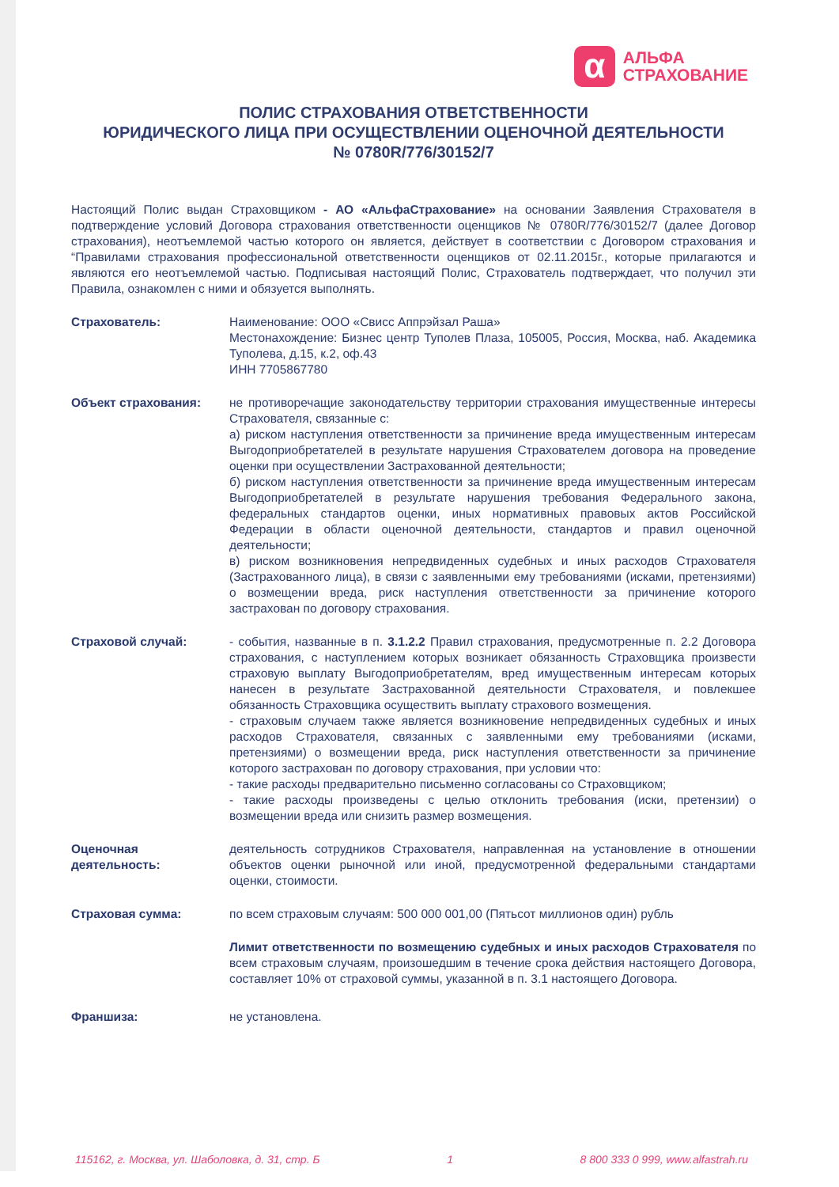α
АЛЬФА
СТРАХОВАНИЕ
ПОЛИС СТРАХОВАНИЯ ОТВЕТСТВЕННОСТИ
ЮРИДИЧЕСКОГО ЛИЦА ПРИ ОСУЩЕСТВЛЕНИИ ОЦЕНОЧНОЙ ДЕЯТЕЛЬНОСТИ
№ 0780R/776/30152/7
Настоящий Полис выдан Страховщиком - АО «АльфаСтрахование» на основании Заявления Страхователя в подтверждение условий Договора страхования ответственности оценщиков № 0780R/776/30152/7 (далее Договор страхования), неотъемлемой частью которого он является, действует в соответствии с Договором страхования и “Правилами страхования профессиональной ответственности оценщиков от 02.11.2015г., которые прилагаются и являются его неотъемлемой частью. Подписывая настоящий Полис, Страхователь подтверждает, что получил эти Правила, ознакомлен с ними и обязуется выполнять.
Страхователь: Наименование: ООО «Свисс Аппрэйзал Раша»
Местонахождение: Бизнес центр Туполев Плаза, 105005, Россия, Москва, наб. Академика Туполева, д.15, к.2, оф.43
ИНН 7705867780
Объект страхования: не противоречащие законодательству территории страхования имущественные интересы Страхователя, связанные с:
а) риском наступления ответственности за причинение вреда имущественным интересам Выгодоприобретателей в результате нарушения Страхователем договора на проведение оценки при осуществлении Застрахованной деятельности;
б) риском наступления ответственности за причинение вреда имущественным интересам Выгодоприобретателей в результате нарушения требования Федерального закона, федеральных стандартов оценки, иных нормативных правовых актов Российской Федерации в области оценочной деятельности, стандартов и правил оценочной деятельности;
в) риском возникновения непредвиденных судебных и иных расходов Страхователя (Застрахованного лица), в связи с заявленными ему требованиями (исками, претензиями) о возмещении вреда, риск наступления ответственности за причинение которого застрахован по договору страхования.
Страховой случай: - события, названные в п. 3.1.2.2 Правил страхования, предусмотренные п. 2.2 Договора страхования, с наступлением которых возникает обязанность Страховщика произвести страховую выплату Выгодоприобретателям, вред имущественным интересам которых нанесен в результате Застрахованной деятельности Страхователя, и повлекшее обязанность Страховщика осуществить выплату страхового возмещения.
- страховым случаем также является возникновение непредвиденных судебных и иных расходов Страхователя, связанных с заявленными ему требованиями (исками, претензиями) о возмещении вреда, риск наступления ответственности за причинение которого застрахован по договору страхования, при условии что:
- такие расходы предварительно письменно согласованы со Страховщиком;
- такие расходы произведены с целью отклонить требования (иски, претензии) о возмещении вреда или снизить размер возмещения.
Оценочная деятельность:
деятельность сотрудников Страхователя, направленная на установление в отношении объектов оценки рыночной или иной, предусмотренной федеральными стандартами оценки, стоимости.
Страховая сумма: по всем страховым случаям: 500 000 001,00 (Пятьсот миллионов один) рубль
Лимит ответственности по возмещению судебных и иных расходов Страхователя по всем страховым случаям, произошедшим в течение срока действия настоящего Договора, составляет 10% от страховой суммы, указанной в п. 3.1 настоящего Договора.
Франшиза: не установлена.
115162, г. Москва, ул. Шаболовка, д. 31, стр. Б 1 8 800 333 0 999, www.alfastrah.ru